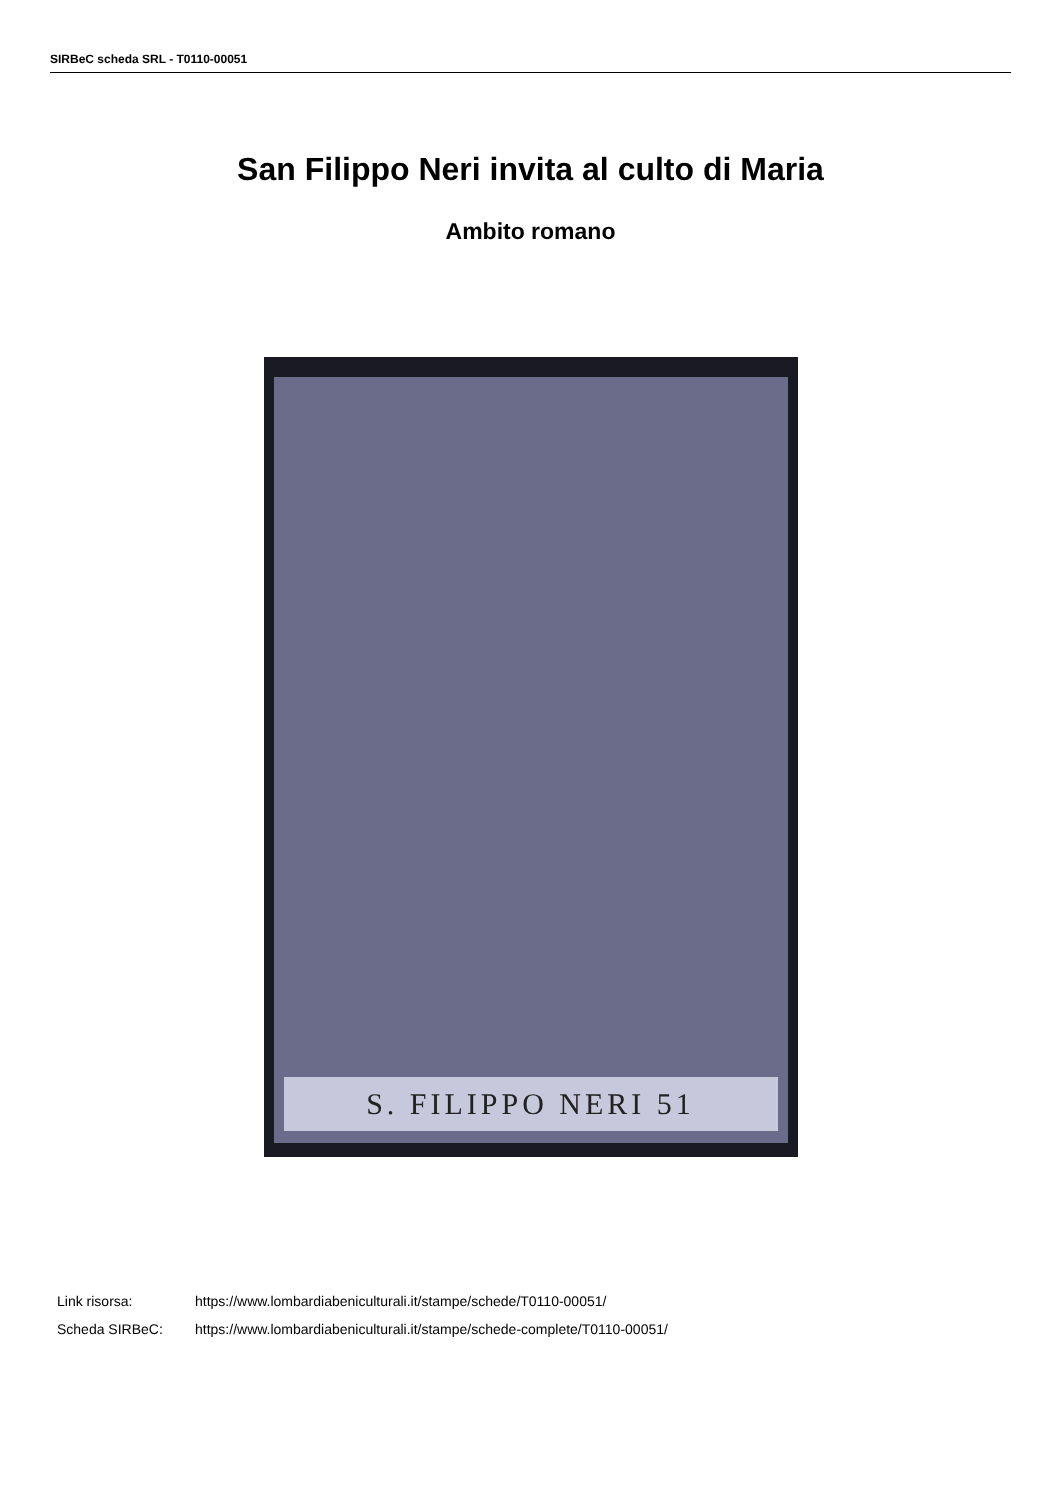SIRBeC scheda SRL - T0110-00051
San Filippo Neri invita al culto di Maria
Ambito romano
S. FILIPPO NERI 51
| Link risorsa: | https://www.lombardiabeniculturali.it/stampe/schede/T0110-00051/ |
| Scheda SIRBeC: | https://www.lombardiabeniculturali.it/stampe/schede-complete/T0110-00051/ |